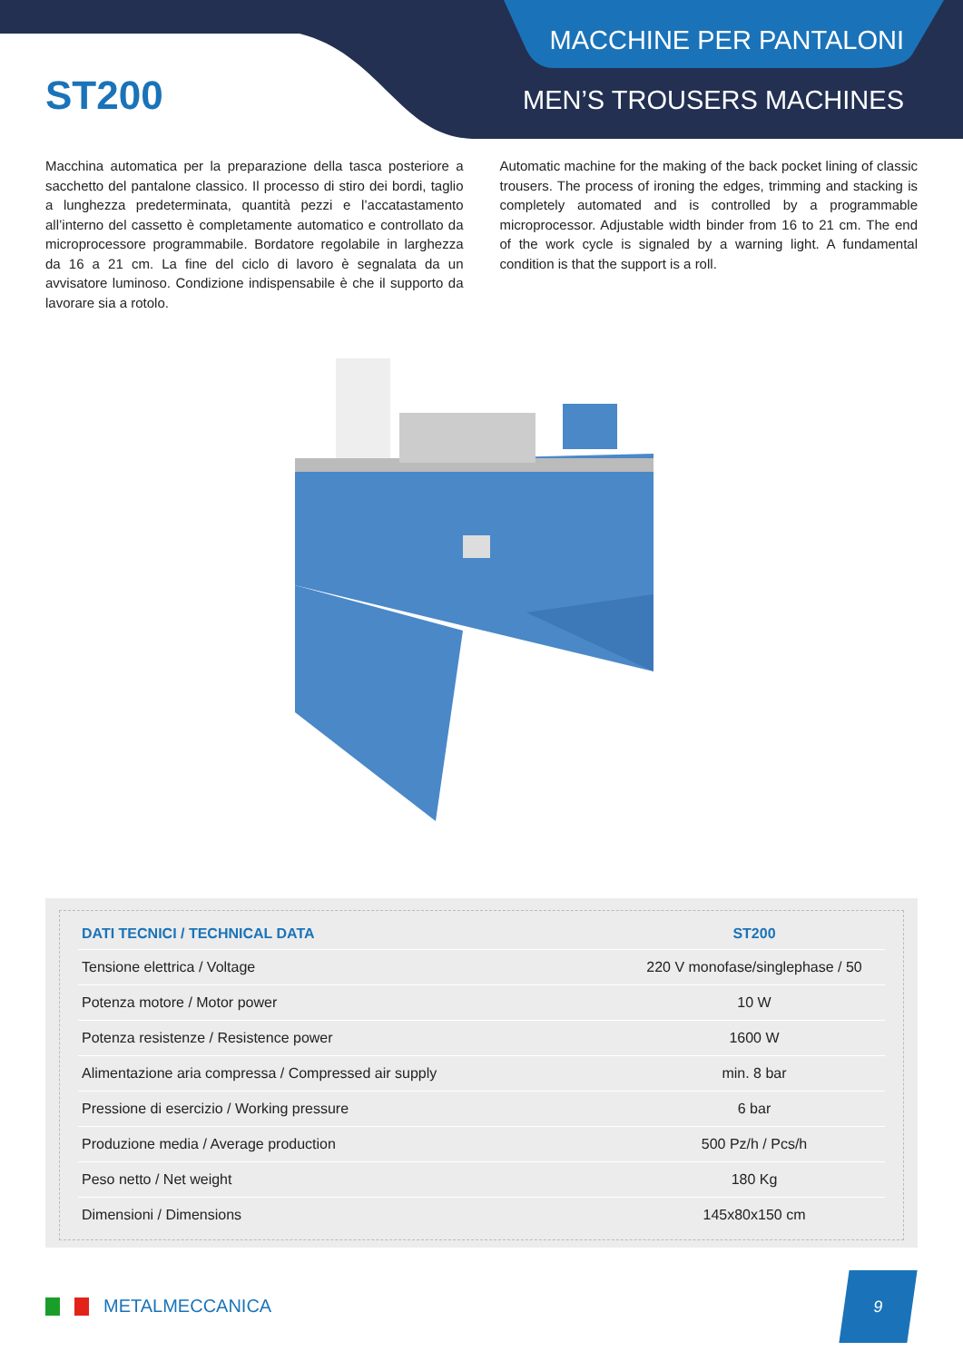MACCHINE PER PANTALONI
MEN’S TROUSERS MACHINES
ST200
Macchina automatica per la preparazione della tasca posteriore a sacchetto del pantalone classico. Il processo di stiro dei bordi, taglio a lunghezza predeterminata, quantità pezzi e l’accatastamento all’interno del cassetto è completamente automatico e controllato da microprocessore programmabile. Bordatore regolabile in larghezza da 16 a 21 cm. La fine del ciclo di lavoro è segnalata da un avvisatore luminoso. Condizione indispensabile è che il supporto da lavorare sia a rotolo.
Automatic machine for the making of the back pocket lining of classic trousers. The process of ironing the edges, trimming and stacking is completely automated and is controlled by a programmable microprocessor. Adjustable width binder from 16 to 21 cm. The end of the work cycle is signaled by a warning light. A fundamental condition is that the support is a roll.
| DATI TECNICI / TECHNICAL DATA | ST200 |
| --- | --- |
| Tensione elettrica / Voltage | 220 V monofase/singlephase / 50 |
| Potenza motore / Motor power | 10 W |
| Potenza resistenze / Resistence power | 1600 W |
| Alimentazione aria compressa / Compressed air supply | min. 8 bar |
| Pressione di esercizio / Working pressure | 6 bar |
| Produzione media / Average production | 500 Pz/h / Pcs/h |
| Peso netto / Net weight | 180 Kg |
| Dimensioni / Dimensions | 145x80x150 cm |
METALMECCANICA
9